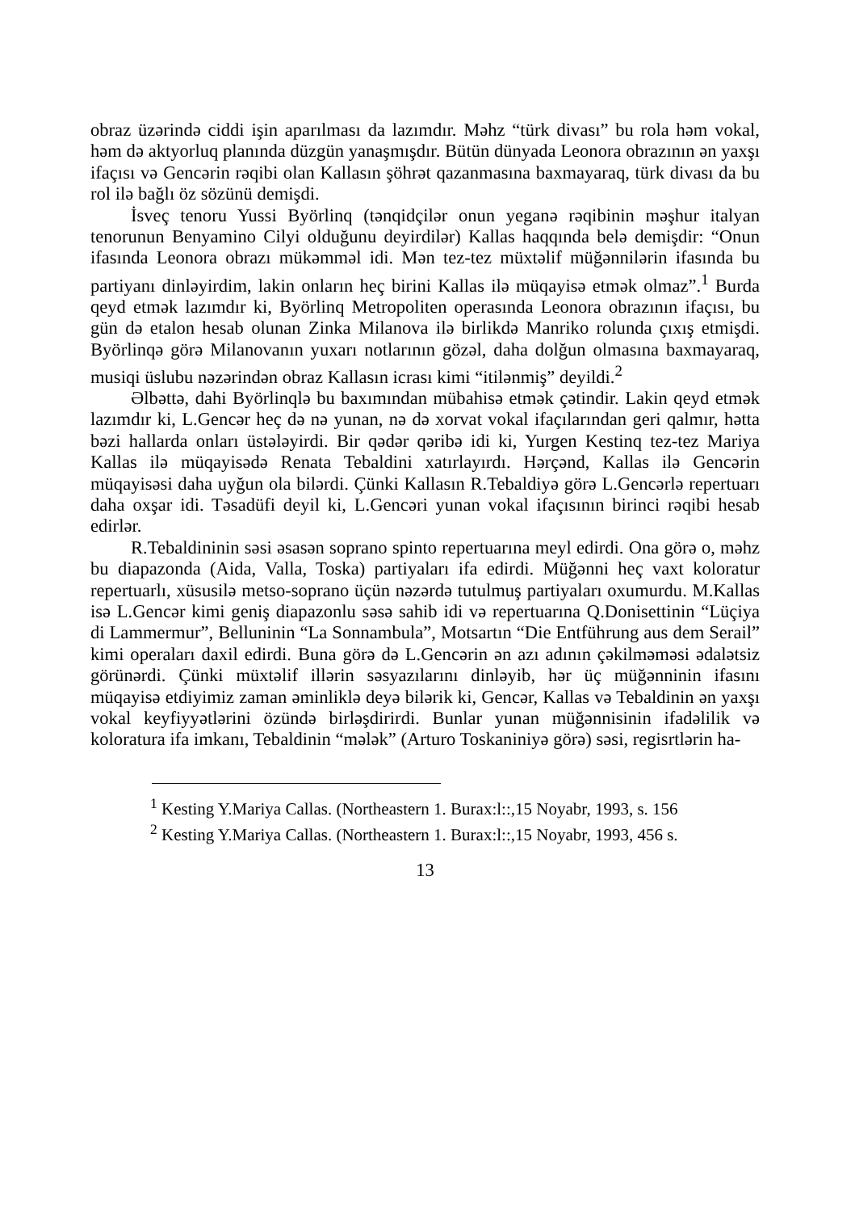obraz üzərində ciddi işin aparılması da lazımdır. Məhz “türk divası” bu rola həm vokal, həm də aktyorluq planında düzgün yanaşmışdır. Bütün dünyada Leonora obrazının ən yaxşı ifaçısı və Gencərin rəqibi olan Kallasın şöhrət qazanmasına baxmayaraq, türk divası da bu rol ilə bağlı öz sözünü demişdi.
İsveç tenoru Yussi Byörlinq (tənqidçilər onun yeganə rəqibinin məşhur italyan tenorunun Benyamino Cilyi olduğunu deyirdilər) Kallas haqqında belə demişdir: “Onun ifasında Leonora obrazı mükəmməl idi. Mən tez-tez müxtəlif müğənnilərin ifasında bu partiyanı dinləyirdim, lakin onların heç birini Kallas ilə müqayisə etmək olmaz”.<sup>1</sup> Burda qeyd etmək lazımdır ki, Byörlinq Metropoliten operasında Leonora obrazının ifaçısı, bu gün də etalon hesab olunan Zinka Milanova ilə birlikdə Manriko rolunda çıxış etmişdi. Byörlinqə görə Milanovanın yuxarı notlarının gözəl, daha dolğun olmasına baxmayaraq, musiqi üslubu nəzərindən obraz Kallasın icrası kimi “itilənmiş” deyildi.<sup>2</sup>
Əlbəttə, dahi Byörlinqlə bu baxımından mübahisə etmək çətindir. Lakin qeyd etmək lazımdır ki, L.Gencər heç də nə yunan, nə də xorvat vokal ifaçılarından geri qalmır, hətta bəzi hallarda onları üstələyirdi. Bir qədər qəribə idi ki, Yurgen Kestinq tez-tez Mariya Kallas ilə müqayisədə Renata Tebaldini xatırlayırdı. Hərçənd, Kallas ilə Gencərin müqayisəsi daha uyğun ola bilərdi. Çünki Kallasın R.Tebaldiyə görə L.Gencərlə repertuarı daha oxşar idi. Təsadüfi deyil ki, L.Gencəri yunan vokal ifaçısının birinci rəqibi hesab edirlər.
R.Tebaldininin səsi əsasən soprano spinto repertuarına meyl edirdi. Ona görə o, məhz bu diapazonda (Aida, Valla, Toska) partiyaları ifa edirdi. Müğənni heç vaxt koloratur repertuarlı, xüsusilə metso-soprano üçün nəzərdə tutulmuş partiyaları oxumurdu. M.Kallas isə L.Gencər kimi geniş diapazonlu səsə sahib idi və repertuarına Q.Donisettinin “Lüçiya di Lammermur”, Belluninin “La Sonnambula”, Motsartın “Die Entführung aus dem Serail” kimi operaları daxil edirdi. Buna görə də L.Gencərin ən azı adının çəkilməməsi ədalətsiz görünərdi. Çünki müxtəlif illərin səsyazılarını dinləyib, hər üç müğənninin ifasını müqayisə etdiyimiz zaman əminliklə deyə bilərik ki, Gencər, Kallas və Tebaldinin ən yaxşı vokal keyfiyyətlərini özündə birləşdirirdi. Bunlar yunan müğənnisinin ifadəlilik və koloratura ifa imkanı, Tebaldinin “mələk” (Arturo Toskaniniyə görə) səsi, regisrtlərin ha-
<sup>1</sup> Kesting Y.Mariya Callas. (Northeastern 1. Burax:l::,15 Noyabr, 1993, s. 156
<sup>2</sup> Kesting Y.Mariya Callas. (Northeastern 1. Burax:l::,15 Noyabr, 1993, 456 s.
13